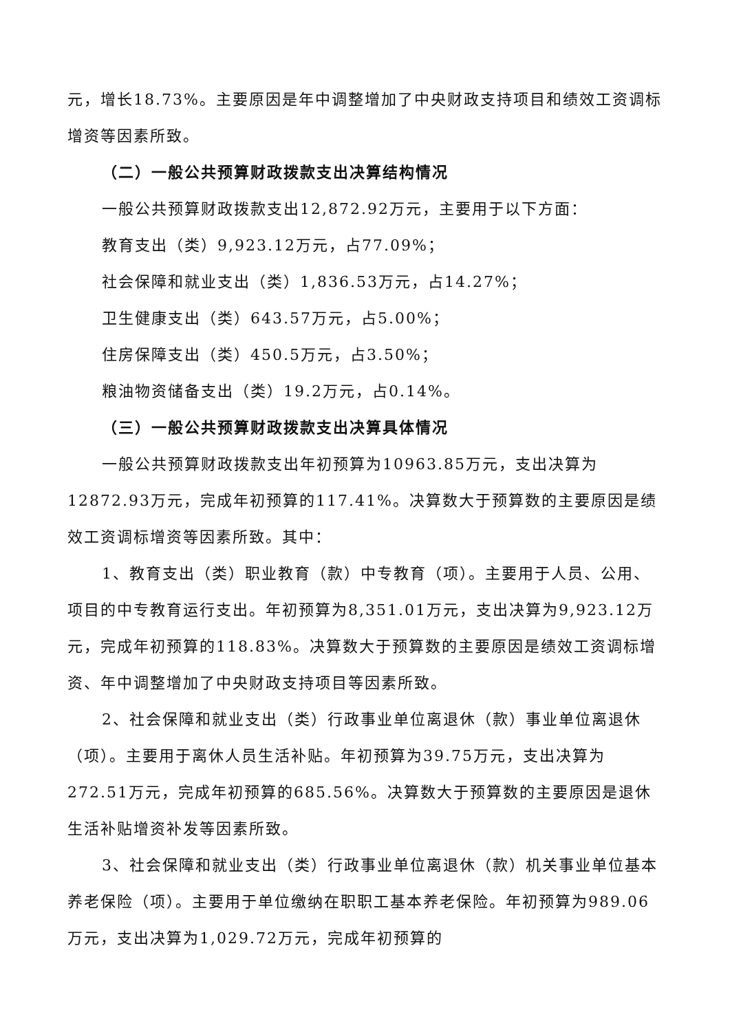元，增长18.73%。主要原因是年中调整增加了中央财政支持项目和绩效工资调标增资等因素所致。
（二）一般公共预算财政拨款支出决算结构情况
一般公共预算财政拨款支出12,872.92万元，主要用于以下方面：
教育支出（类）9,923.12万元，占77.09%；
社会保障和就业支出（类）1,836.53万元，占14.27%；
卫生健康支出（类）643.57万元，占5.00%；
住房保障支出（类）450.5万元，占3.50%；
粮油物资储备支出（类）19.2万元，占0.14%。
（三）一般公共预算财政拨款支出决算具体情况
一般公共预算财政拨款支出年初预算为10963.85万元，支出决算为12872.93万元，完成年初预算的117.41%。决算数大于预算数的主要原因是绩效工资调标增资等因素所致。其中：
1、教育支出（类）职业教育（款）中专教育（项）。主要用于人员、公用、项目的中专教育运行支出。年初预算为8,351.01万元，支出决算为9,923.12万元，完成年初预算的118.83%。决算数大于预算数的主要原因是绩效工资调标增资、年中调整增加了中央财政支持项目等因素所致。
2、社会保障和就业支出（类）行政事业单位离退休（款）事业单位离退休（项）。主要用于离休人员生活补贴。年初预算为39.75万元，支出决算为272.51万元，完成年初预算的685.56%。决算数大于预算数的主要原因是退休生活补贴增资补发等因素所致。
3、社会保障和就业支出（类）行政事业单位离退休（款）机关事业单位基本养老保险（项）。主要用于单位缴纳在职职工基本养老保险。年初预算为989.06万元，支出决算为1,029.72万元，完成年初预算的